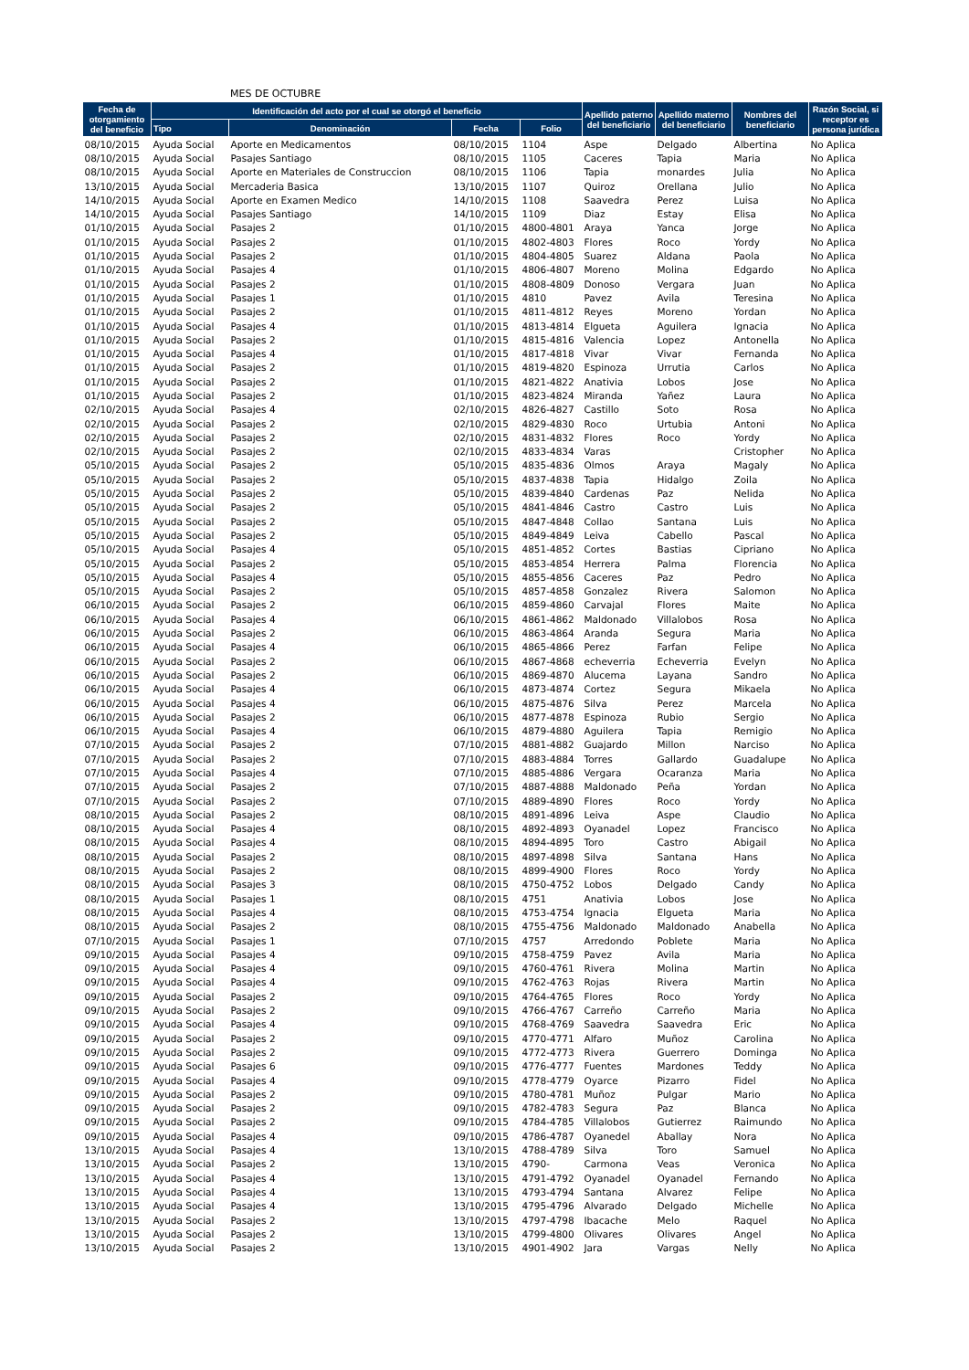MES DE OCTUBRE
| Fecha de otorgamiento del beneficio | Identificación del acto por el cual se otorgó el beneficio | | | | Apellido paterno del beneficiario | Apellido materno del beneficiario | Nombres del beneficiario | Razón Social, si receptor es persona jurídica |
| --- | --- | --- | --- | --- | --- | --- | --- | --- |
| | Tipo | Denominación | Fecha | Folio | | | | |
| 08/10/2015 | Ayuda Social | Aporte en Medicamentos | 08/10/2015 | 1104 | Aspe | Delgado | Albertina | No Aplica |
| 08/10/2015 | Ayuda Social | Pasajes Santiago | 08/10/2015 | 1105 | Caceres | Tapia | Maria | No Aplica |
| 08/10/2015 | Ayuda Social | Aporte en Materiales de Construccion | 08/10/2015 | 1106 | Tapia | monardes | Julia | No Aplica |
| 13/10/2015 | Ayuda Social | Mercaderia Basica | 13/10/2015 | 1107 | Quiroz | Orellana | Julio | No Aplica |
| 14/10/2015 | Ayuda Social | Aporte en Examen Medico | 14/10/2015 | 1108 | Saavedra | Perez | Luisa | No Aplica |
| 14/10/2015 | Ayuda Social | Pasajes Santiago | 14/10/2015 | 1109 | Diaz | Estay | Elisa | No Aplica |
| 01/10/2015 | Ayuda Social | Pasajes 2 | 01/10/2015 | 4800-4801 | Araya | Yanca | Jorge | No Aplica |
| 01/10/2015 | Ayuda Social | Pasajes 2 | 01/10/2015 | 4802-4803 | Flores | Roco | Yordy | No Aplica |
| 01/10/2015 | Ayuda Social | Pasajes 2 | 01/10/2015 | 4804-4805 | Suarez | Aldana | Paola | No Aplica |
| 01/10/2015 | Ayuda Social | Pasajes 4 | 01/10/2015 | 4806-4807 | Moreno | Molina | Edgardo | No Aplica |
| 01/10/2015 | Ayuda Social | Pasajes 2 | 01/10/2015 | 4808-4809 | Donoso | Vergara | Juan | No Aplica |
| 01/10/2015 | Ayuda Social | Pasajes 1 | 01/10/2015 | 4810 | Pavez | Avila | Teresina | No Aplica |
| 01/10/2015 | Ayuda Social | Pasajes 2 | 01/10/2015 | 4811-4812 | Reyes | Moreno | Yordan | No Aplica |
| 01/10/2015 | Ayuda Social | Pasajes 4 | 01/10/2015 | 4813-4814 | Elgueta | Aguilera | Ignacia | No Aplica |
| 01/10/2015 | Ayuda Social | Pasajes 2 | 01/10/2015 | 4815-4816 | Valencia | Lopez | Antonella | No Aplica |
| 01/10/2015 | Ayuda Social | Pasajes 4 | 01/10/2015 | 4817-4818 | Vivar | Vivar | Fernanda | No Aplica |
| 01/10/2015 | Ayuda Social | Pasajes 2 | 01/10/2015 | 4819-4820 | Espinoza | Urrutia | Carlos | No Aplica |
| 01/10/2015 | Ayuda Social | Pasajes 2 | 01/10/2015 | 4821-4822 | Anativia | Lobos | Jose | No Aplica |
| 01/10/2015 | Ayuda Social | Pasajes 2 | 01/10/2015 | 4823-4824 | Miranda | Yañez | Laura | No Aplica |
| 02/10/2015 | Ayuda Social | Pasajes 4 | 02/10/2015 | 4826-4827 | Castillo | Soto | Rosa | No Aplica |
| 02/10/2015 | Ayuda Social | Pasajes 2 | 02/10/2015 | 4829-4830 | Roco | Urtubia | Antoni | No Aplica |
| 02/10/2015 | Ayuda Social | Pasajes 2 | 02/10/2015 | 4831-4832 | Flores | Roco | Yordy | No Aplica |
| 02/10/2015 | Ayuda Social | Pasajes 2 | 02/10/2015 | 4833-4834 | Varas | | Cristopher | No Aplica |
| 05/10/2015 | Ayuda Social | Pasajes 2 | 05/10/2015 | 4835-4836 | Olmos | Araya | Magaly | No Aplica |
| 05/10/2015 | Ayuda Social | Pasajes 2 | 05/10/2015 | 4837-4838 | Tapia | Hidalgo | Zoila | No Aplica |
| 05/10/2015 | Ayuda Social | Pasajes 2 | 05/10/2015 | 4839-4840 | Cardenas | Paz | Nelida | No Aplica |
| 05/10/2015 | Ayuda Social | Pasajes 2 | 05/10/2015 | 4841-4846 | Castro | Castro | Luis | No Aplica |
| 05/10/2015 | Ayuda Social | Pasajes 2 | 05/10/2015 | 4847-4848 | Collao | Santana | Luis | No Aplica |
| 05/10/2015 | Ayuda Social | Pasajes 2 | 05/10/2015 | 4849-4849 | Leiva | Cabello | Pascal | No Aplica |
| 05/10/2015 | Ayuda Social | Pasajes 4 | 05/10/2015 | 4851-4852 | Cortes | Bastias | Cipriano | No Aplica |
| 05/10/2015 | Ayuda Social | Pasajes 2 | 05/10/2015 | 4853-4854 | Herrera | Palma | Florencia | No Aplica |
| 05/10/2015 | Ayuda Social | Pasajes 4 | 05/10/2015 | 4855-4856 | Caceres | Paz | Pedro | No Aplica |
| 05/10/2015 | Ayuda Social | Pasajes 2 | 05/10/2015 | 4857-4858 | Gonzalez | Rivera | Salomon | No Aplica |
| 06/10/2015 | Ayuda Social | Pasajes 2 | 06/10/2015 | 4859-4860 | Carvajal | Flores | Maite | No Aplica |
| 06/10/2015 | Ayuda Social | Pasajes 4 | 06/10/2015 | 4861-4862 | Maldonado | Villalobos | Rosa | No Aplica |
| 06/10/2015 | Ayuda Social | Pasajes 2 | 06/10/2015 | 4863-4864 | Aranda | Segura | Maria | No Aplica |
| 06/10/2015 | Ayuda Social | Pasajes 4 | 06/10/2015 | 4865-4866 | Perez | Farfan | Felipe | No Aplica |
| 06/10/2015 | Ayuda Social | Pasajes 2 | 06/10/2015 | 4867-4868 | echeverria | Echeverria | Evelyn | No Aplica |
| 06/10/2015 | Ayuda Social | Pasajes 2 | 06/10/2015 | 4869-4870 | Alucema | Layana | Sandro | No Aplica |
| 06/10/2015 | Ayuda Social | Pasajes 4 | 06/10/2015 | 4873-4874 | Cortez | Segura | Mikaela | No Aplica |
| 06/10/2015 | Ayuda Social | Pasajes 4 | 06/10/2015 | 4875-4876 | Silva | Perez | Marcela | No Aplica |
| 06/10/2015 | Ayuda Social | Pasajes 2 | 06/10/2015 | 4877-4878 | Espinoza | Rubio | Sergio | No Aplica |
| 06/10/2015 | Ayuda Social | Pasajes 4 | 06/10/2015 | 4879-4880 | Aguilera | Tapia | Remigio | No Aplica |
| 07/10/2015 | Ayuda Social | Pasajes 2 | 07/10/2015 | 4881-4882 | Guajardo | Millon | Narciso | No Aplica |
| 07/10/2015 | Ayuda Social | Pasajes 2 | 07/10/2015 | 4883-4884 | Torres | Gallardo | Guadalupe | No Aplica |
| 07/10/2015 | Ayuda Social | Pasajes 4 | 07/10/2015 | 4885-4886 | Vergara | Ocaranza | Maria | No Aplica |
| 07/10/2015 | Ayuda Social | Pasajes 2 | 07/10/2015 | 4887-4888 | Maldonado | Peña | Yordan | No Aplica |
| 07/10/2015 | Ayuda Social | Pasajes 2 | 07/10/2015 | 4889-4890 | Flores | Roco | Yordy | No Aplica |
| 08/10/2015 | Ayuda Social | Pasajes 2 | 08/10/2015 | 4891-4896 | Leiva | Aspe | Claudio | No Aplica |
| 08/10/2015 | Ayuda Social | Pasajes 4 | 08/10/2015 | 4892-4893 | Oyanadel | Lopez | Francisco | No Aplica |
| 08/10/2015 | Ayuda Social | Pasajes 4 | 08/10/2015 | 4894-4895 | Toro | Castro | Abigail | No Aplica |
| 08/10/2015 | Ayuda Social | Pasajes 2 | 08/10/2015 | 4897-4898 | Silva | Santana | Hans | No Aplica |
| 08/10/2015 | Ayuda Social | Pasajes 2 | 08/10/2015 | 4899-4900 | Flores | Roco | Yordy | No Aplica |
| 08/10/2015 | Ayuda Social | Pasajes 3 | 08/10/2015 | 4750-4752 | Lobos | Delgado | Candy | No Aplica |
| 08/10/2015 | Ayuda Social | Pasajes 1 | 08/10/2015 | 4751 | Anativia | Lobos | Jose | No Aplica |
| 08/10/2015 | Ayuda Social | Pasajes 4 | 08/10/2015 | 4753-4754 | Ignacia | Elgueta | Maria | No Aplica |
| 08/10/2015 | Ayuda Social | Pasajes 2 | 08/10/2015 | 4755-4756 | Maldonado | Maldonado | Anabella | No Aplica |
| 07/10/2015 | Ayuda Social | Pasajes 1 | 07/10/2015 | 4757 | Arredondo | Poblete | Maria | No Aplica |
| 09/10/2015 | Ayuda Social | Pasajes 4 | 09/10/2015 | 4758-4759 | Pavez | Avila | Maria | No Aplica |
| 09/10/2015 | Ayuda Social | Pasajes 4 | 09/10/2015 | 4760-4761 | Rivera | Molina | Martin | No Aplica |
| 09/10/2015 | Ayuda Social | Pasajes 4 | 09/10/2015 | 4762-4763 | Rojas | Rivera | Martin | No Aplica |
| 09/10/2015 | Ayuda Social | Pasajes 2 | 09/10/2015 | 4764-4765 | Flores | Roco | Yordy | No Aplica |
| 09/10/2015 | Ayuda Social | Pasajes 2 | 09/10/2015 | 4766-4767 | Carreño | Carreño | Maria | No Aplica |
| 09/10/2015 | Ayuda Social | Pasajes 4 | 09/10/2015 | 4768-4769 | Saavedra | Saavedra | Eric | No Aplica |
| 09/10/2015 | Ayuda Social | Pasajes 2 | 09/10/2015 | 4770-4771 | Alfaro | Muñoz | Carolina | No Aplica |
| 09/10/2015 | Ayuda Social | Pasajes 2 | 09/10/2015 | 4772-4773 | Rivera | Guerrero | Dominga | No Aplica |
| 09/10/2015 | Ayuda Social | Pasajes 6 | 09/10/2015 | 4776-4777 | Fuentes | Mardones | Teddy | No Aplica |
| 09/10/2015 | Ayuda Social | Pasajes 4 | 09/10/2015 | 4778-4779 | Oyarce | Pizarro | Fidel | No Aplica |
| 09/10/2015 | Ayuda Social | Pasajes 2 | 09/10/2015 | 4780-4781 | Muñoz | Pulgar | Mario | No Aplica |
| 09/10/2015 | Ayuda Social | Pasajes 2 | 09/10/2015 | 4782-4783 | Segura | Paz | Blanca | No Aplica |
| 09/10/2015 | Ayuda Social | Pasajes 2 | 09/10/2015 | 4784-4785 | Villalobos | Gutierrez | Raimundo | No Aplica |
| 09/10/2015 | Ayuda Social | Pasajes 4 | 09/10/2015 | 4786-4787 | Oyanedel | Aballay | Nora | No Aplica |
| 13/10/2015 | Ayuda Social | Pasajes 4 | 13/10/2015 | 4788-4789 | Silva | Toro | Samuel | No Aplica |
| 13/10/2015 | Ayuda Social | Pasajes 2 | 13/10/2015 | 4790- | Carmona | Veas | Veronica | No Aplica |
| 13/10/2015 | Ayuda Social | Pasajes 4 | 13/10/2015 | 4791-4792 | Oyanadel | Oyanadel | Fernando | No Aplica |
| 13/10/2015 | Ayuda Social | Pasajes 4 | 13/10/2015 | 4793-4794 | Santana | Alvarez | Felipe | No Aplica |
| 13/10/2015 | Ayuda Social | Pasajes 4 | 13/10/2015 | 4795-4796 | Alvarado | Delgado | Michelle | No Aplica |
| 13/10/2015 | Ayuda Social | Pasajes 2 | 13/10/2015 | 4797-4798 | Ibacache | Melo | Raquel | No Aplica |
| 13/10/2015 | Ayuda Social | Pasajes 2 | 13/10/2015 | 4799-4800 | Olivares | Olivares | Angel | No Aplica |
| 13/10/2015 | Ayuda Social | Pasajes 2 | 13/10/2015 | 4901-4902 | Jara | Vargas | Nelly | No Aplica |